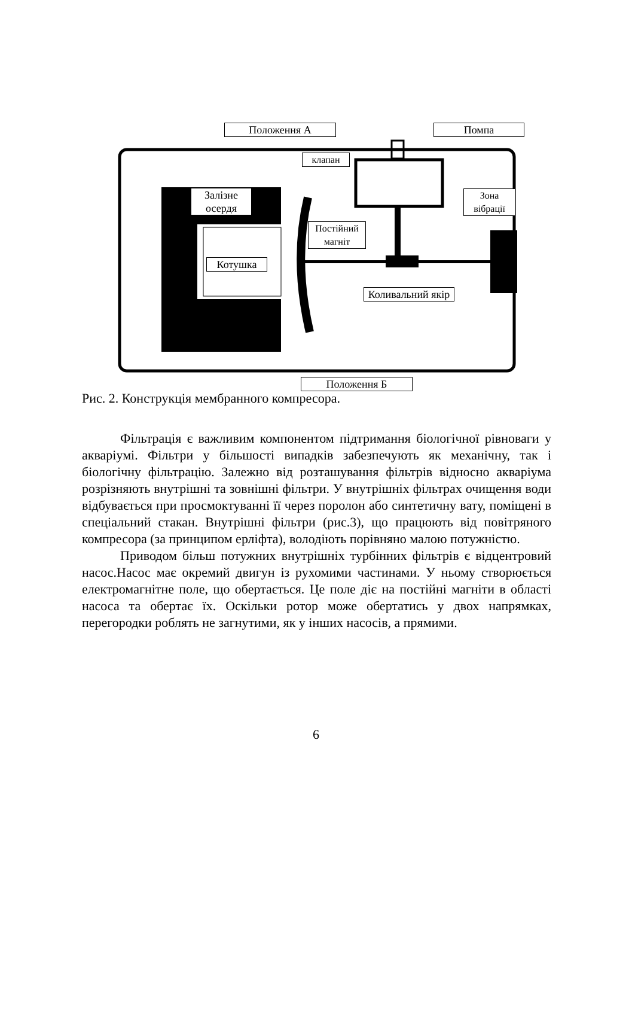Положення А Помпа
клапан
Залізне осердя
Зона вібрації
Постійний магніт
Котушка
Коливальний якір
Положення Б
Рис. 2. Конструкція мембранного компресора.
Фільтрація є важливим компонентом підтримання біологічної рівноваги у акваріумі. Фільтри у більшості випадків забезпечують як механічну, так і біологічну фільтрацію. Залежно від розташування фільтрів відносно акваріума розрізняють внутрішні та зовнішні фільтри. У внутрішніх фільтрах очищення води відбувається при просмоктуванні її через поролон або синтетичну вату, поміщені в спеціальний стакан. Внутрішні фільтри (рис.3), що працюють від повітряного компресора (за принципом ерліфта), володіють порівняно малою потужністю.
Приводом більш потужних внутрішніх турбінних фільтрів є відцентровий насос.Насос має окремий двигун із рухомими частинами. У ньому створюється електромагнітне поле, що обертається. Це поле діє на постійні магніти в області насоса та обертає їх. Оскільки ротор може обертатись у двох напрямках, перегородки роблять не загнутими, як у інших насосів, а прямими.
6